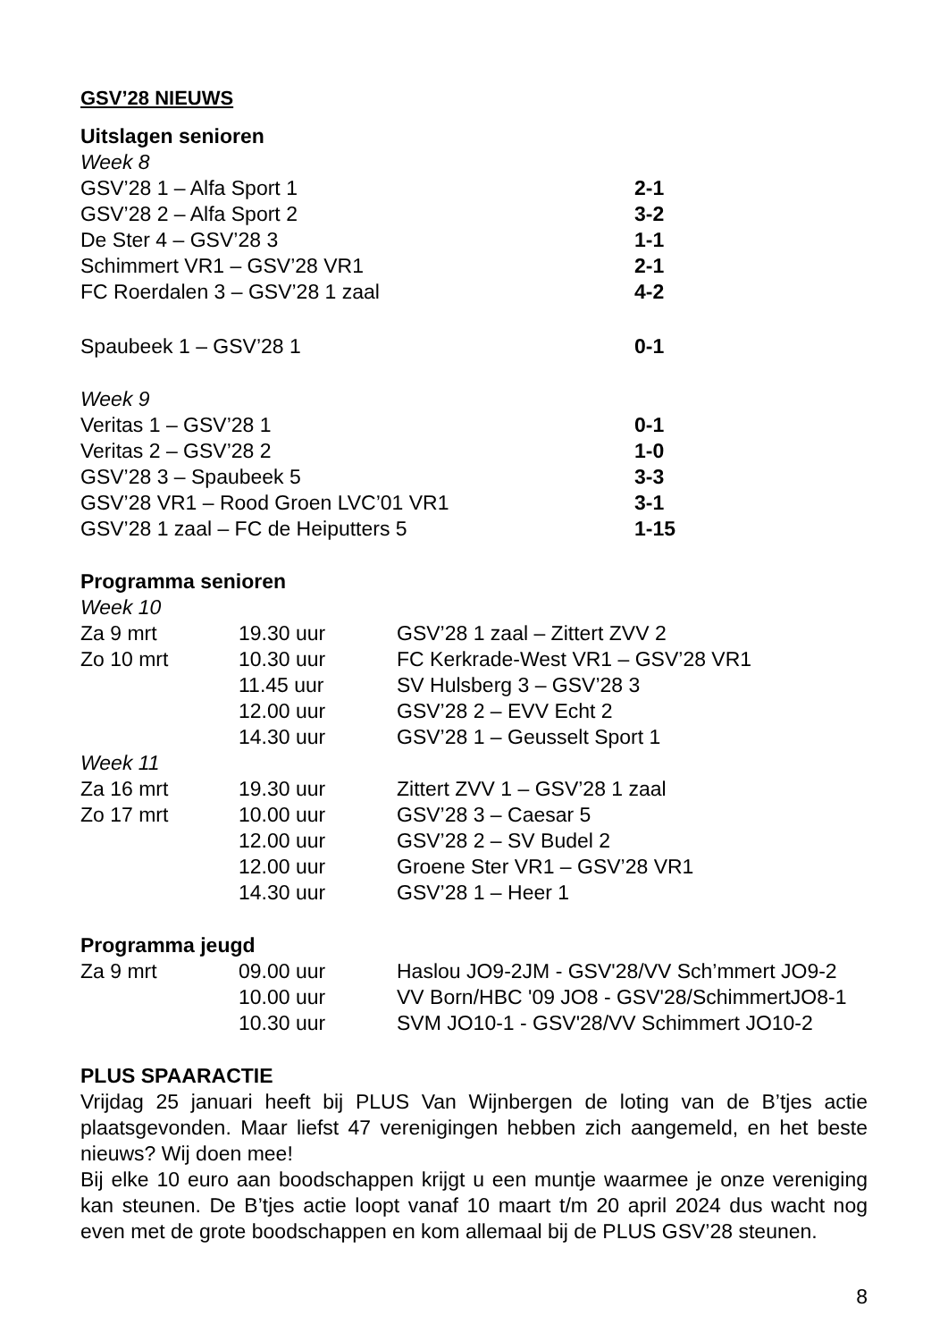GSV’28 NIEUWS
Uitslagen senioren
Week 8
| GSV’28 1 – Alfa Sport 1 | 2-1 |
| GSV’28 2 – Alfa Sport 2 | 3-2 |
| De Ster 4 – GSV’28 3 | 1-1 |
| Schimmert VR1 – GSV’28 VR1 | 2-1 |
| FC Roerdalen 3 – GSV’28 1 zaal | 4-2 |
| Spaubeek 1 – GSV’28 1 | 0-1 |
Week 9
| Veritas 1 – GSV’28 1 | 0-1 |
| Veritas 2 – GSV’28 2 | 1-0 |
| GSV’28 3 – Spaubeek 5 | 3-3 |
| GSV’28 VR1 – Rood Groen LVC’01 VR1 | 3-1 |
| GSV’28 1 zaal – FC de Heiputters 5 | 1-15 |
Programma senioren
Week 10
| Za 9 mrt | 19.30 uur | GSV’28 1 zaal – Zittert ZVV 2 |
| Zo 10 mrt | 10.30 uur | FC Kerkrade-West VR1 – GSV’28 VR1 |
| | 11.45 uur | SV Hulsberg 3 – GSV’28 3 |
| | 12.00 uur | GSV’28 2 – EVV Echt 2 |
| | 14.30 uur | GSV’28 1 – Geusselt Sport 1 |
Week 11
| Za 16 mrt | 19.30 uur | Zittert ZVV 1 – GSV’28 1 zaal |
| Zo 17 mrt | 10.00 uur | GSV’28 3 – Caesar 5 |
| | 12.00 uur | GSV’28 2 – SV Budel 2 |
| | 12.00 uur | Groene Ster VR1 – GSV’28 VR1 |
| | 14.30 uur | GSV’28 1 – Heer 1 |
Programma jeugd
| Za 9 mrt | 09.00 uur | Haslou JO9-2JM - GSV'28/VV Sch’mmert JO9-2 |
| | 10.00 uur | VV Born/HBC '09 JO8 - GSV'28/SchimmertJO8-1 |
| | 10.30 uur | SVM JO10-1 - GSV'28/VV Schimmert JO10-2 |
PLUS SPAARACTIE
Vrijdag 25 januari heeft bij PLUS Van Wijnbergen de loting van de B’tjes actie plaatsgevonden. Maar liefst 47 verenigingen hebben zich aangemeld, en het beste nieuws? Wij doen mee!
Bij elke 10 euro aan boodschappen krijgt u een muntje waarmee je onze vereniging kan steunen. De B’tjes actie loopt vanaf 10 maart t/m 20 april 2024 dus wacht nog even met de grote boodschappen en kom allemaal bij de PLUS GSV’28 steunen.
8